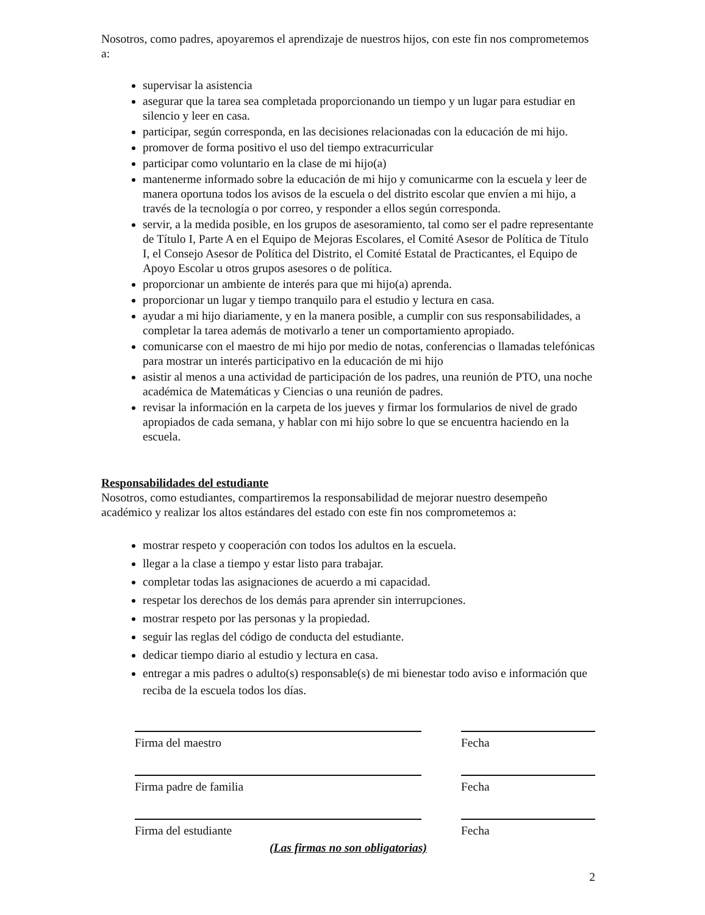Nosotros, como padres, apoyaremos el aprendizaje de nuestros hijos, con este fin nos comprometemos a:
supervisar la asistencia
asegurar que la tarea sea completada proporcionando un tiempo y un lugar para estudiar en silencio y leer en casa.
participar, según corresponda, en las decisiones relacionadas con la educación de mi hijo.
promover de forma positivo el uso del tiempo extracurricular
participar como voluntario en la clase de mi hijo(a)
mantenerme informado sobre la educación de mi hijo y comunicarme con la escuela y leer de manera oportuna todos los avisos de la escuela o del distrito escolar que envíen a mi hijo, a través de la tecnología o por correo, y responder a ellos según corresponda.
servir, a la medida posible, en los grupos de asesoramiento, tal como ser el padre representante de Título I, Parte A en el Equipo de Mejoras Escolares, el Comité Asesor de Política de Título I, el Consejo Asesor de Política del Distrito, el Comité Estatal de Practicantes, el Equipo de Apoyo Escolar u otros grupos asesores o de política.
proporcionar un ambiente de interés para que mi hijo(a) aprenda.
proporcionar un lugar y tiempo tranquilo para el estudio y lectura en casa.
ayudar a mi hijo diariamente, y en la manera posible, a cumplir con sus responsabilidades, a completar la tarea además de motivarlo a tener un comportamiento apropiado.
comunicarse con el maestro de mi hijo por medio de notas, conferencias o llamadas telefónicas para mostrar un interés participativo en la educación de mi hijo
asistir al menos a una actividad de participación de los padres, una reunión de PTO, una noche académica de Matemáticas y Ciencias o una reunión de padres.
revisar la información en la carpeta de los jueves y firmar los formularios de nivel de grado apropiados de cada semana, y hablar con mi hijo sobre lo que se encuentra haciendo en la escuela.
Responsabilidades del estudiante
Nosotros, como estudiantes, compartiremos la responsabilidad de mejorar nuestro desempeño académico y realizar los altos estándares del estado con este fin nos comprometemos a:
mostrar respeto y cooperación con todos los adultos en la escuela.
llegar a la clase a tiempo y estar listo para trabajar.
completar todas las asignaciones de acuerdo a mi capacidad.
respetar los derechos de los demás para aprender sin interrupciones.
mostrar respeto por las personas y la propiedad.
seguir las reglas del código de conducta del estudiante.
dedicar tiempo diario al estudio y lectura en casa.
entregar a mis padres o adulto(s) responsable(s) de mi bienestar todo aviso e información que reciba de la escuela todos los días.
Firma del maestro Fecha
Firma padre de familia Fecha
Firma del estudiante Fecha
(Las firmas no son obligatorias)
2